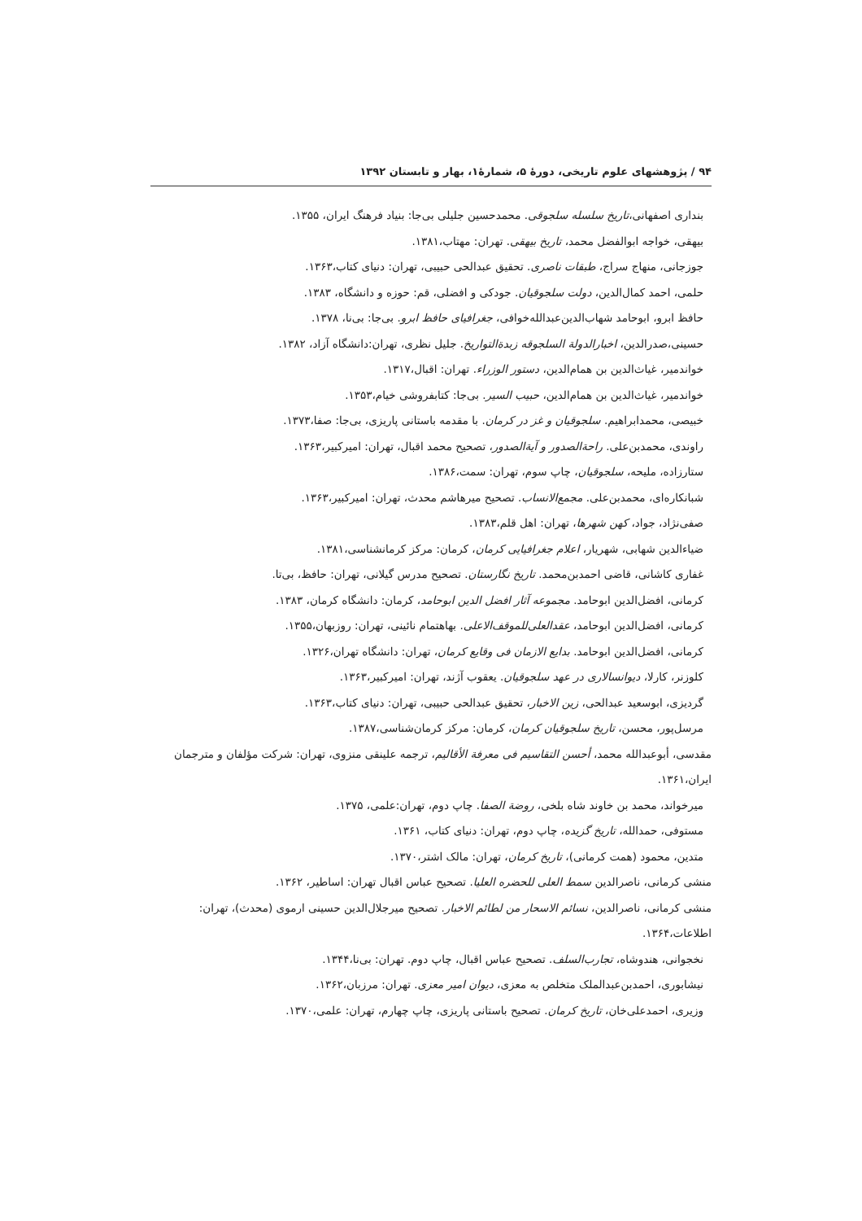۹۴ / پژوهشهای علوم تاریخی، دورهٔ ۵، شمارهٔ۱، بهار و تابستان ۱۳۹۲
بنداری اصفهانی،تاریخ سلسله سلجوقی. محمدحسین جلیلی بی‌جا: بنیاد فرهنگ ایران، ۱۳۵۵.
بیهقی، خواجه ابوالفضل محمد، تاریخ بیهقی. تهران: مهتاب،۱۳۸۱.
جوزجانی، منهاج سراج، طبقات ناصری. تحقیق عبدالحی حبیبی، تهران: دنیای کتاب،۱۳۶۳.
حلمی، احمد کمال‌الدین، دولت سلجوقیان. جودکی و افضلی، قم: حوزه و دانشگاه، ۱۳۸۳.
حافظ ابرو، ابوحامد شهاب‌الدین‌عبدالله‌خوافی، جغرافیای حافظ ابرو. بی‌جا: بی‌نا، ۱۳۷۸.
حسینی،صدرالدین، اخبارالدولة السلجوقه زبدةالتواریخ. جلیل نظری، تهران:دانشگاه آزاد، ۱۳۸۲.
خواندمیر، غیاث‌الدین بن همام‌الدین، دستور الوزراء. تهران: اقبال،۱۳۱۷.
خواندمیر، غیاث‌الدین بن همام‌الدین، حبیب السیر. بی‌جا: کتابفروشی خیام،۱۳۵۳.
خبیصی، محمدابراهیم. سلجوقیان و غز در کرمان. با مقدمه باستانی پاریزی، بی‌جا: صفا،۱۳۷۳.
راوندی، محمدبن‌علی. راحةالصدور و آیةالصدور، تصحیح محمد اقبال، تهران: امیرکبیر،۱۳۶۳.
ستارزاده، ملیحه، سلجوقیان، چاپ سوم، تهران: سمت،۱۳۸۶.
شبانکاره‌ای، محمدبن‌علی. مجمع‌الانساب. تصحیح میرهاشم محدث، تهران: امیرکبیر،۱۳۶۳.
صفی‌نژاد، جواد، کهن شهرها، تهران: اهل قلم،۱۳۸۳.
ضیاءالدین شهابی، شهریار، اعلام جغرافیایی کرمان، کرمان: مرکز کرمانشناسی،۱۳۸۱.
غفاری کاشانی، قاضی احمدبن‌محمد. تاریخ نگارستان. تصحیح مدرس گیلانی، تهران: حافظ، بی‌تا.
کرمانی، افضل‌الدین ابوحامد. مجموعه آثار افضل الدین ابوحامد، کرمان: دانشگاه کرمان، ۱۳۸۳.
کرمانی، افضل‌الدین ابوحامد، عقدالعلی‌للموقف‌الاعلی. بهاهتمام نائینی، تهران: روزبهان،۱۳۵۵.
کرمانی، افضل‌الدین ابوحامد. بدایع الازمان فی وقایع کرمان، تهران: دانشگاه تهران،۱۳۲۶.
کلوزنر، کارلا، دیوانسالاری در عهد سلجوقیان. یعقوب آژند، تهران: امیرکبیر،۱۳۶۳.
گردیزی، ابوسعید عبدالحی، زین الاخبار، تحقیق عبدالحی حبیبی، تهران: دنیای کتاب،۱۳۶۳.
مرسل‌پور، محسن، تاریخ سلجوقیان کرمان، کرمان: مرکز کرمان‌شناسی،۱۳۸۷.
مقدسی، أبوعبدالله محمد، أحسن التقاسیم فی معرفة الأقالیم، ترجمه علینقی منزوی، تهران: شرکت مؤلفان و مترجمان ایران،۱۳۶۱.
میرخواند، محمد بن خاوند شاه بلخی، روضة الصفا. چاپ دوم، تهران:علمی، ۱۳۷۵.
مستوفی، حمدالله، تاریخ گزیده، چاپ دوم، تهران: دنیای کتاب، ۱۳۶۱.
متدین، محمود (همت کرمانی)، تاریخ کرمان، تهران: مالک اشتر،۱۳۷۰.
منشی کرمانی، ناصرالدین سمط العلی للحضره العلیا. تصحیح عباس اقبال تهران: اساطیر، ۱۳۶۲.
منشی کرمانی، ناصرالدین، نسائم الاسحار من لطائم الاخبار. تصحیح میرجلال‌الدین حسینی ارموی (محدث)، تهران: اطلاعات،۱۳۶۴.
نخجوانی، هندوشاه، تجارب‌السلف. تصحیح عباس اقبال، چاپ دوم. تهران: بی‌نا،۱۳۴۴.
نیشابوری، احمدبن‌عبدالملک متخلص به معزی، دیوان امیر معزی. تهران: مرزبان،۱۳۶۲.
وزیری، احمدعلی‌خان، تاریخ کرمان. تصحیح باستانی پاریزی، چاپ چهارم، تهران: علمی،۱۳۷۰.